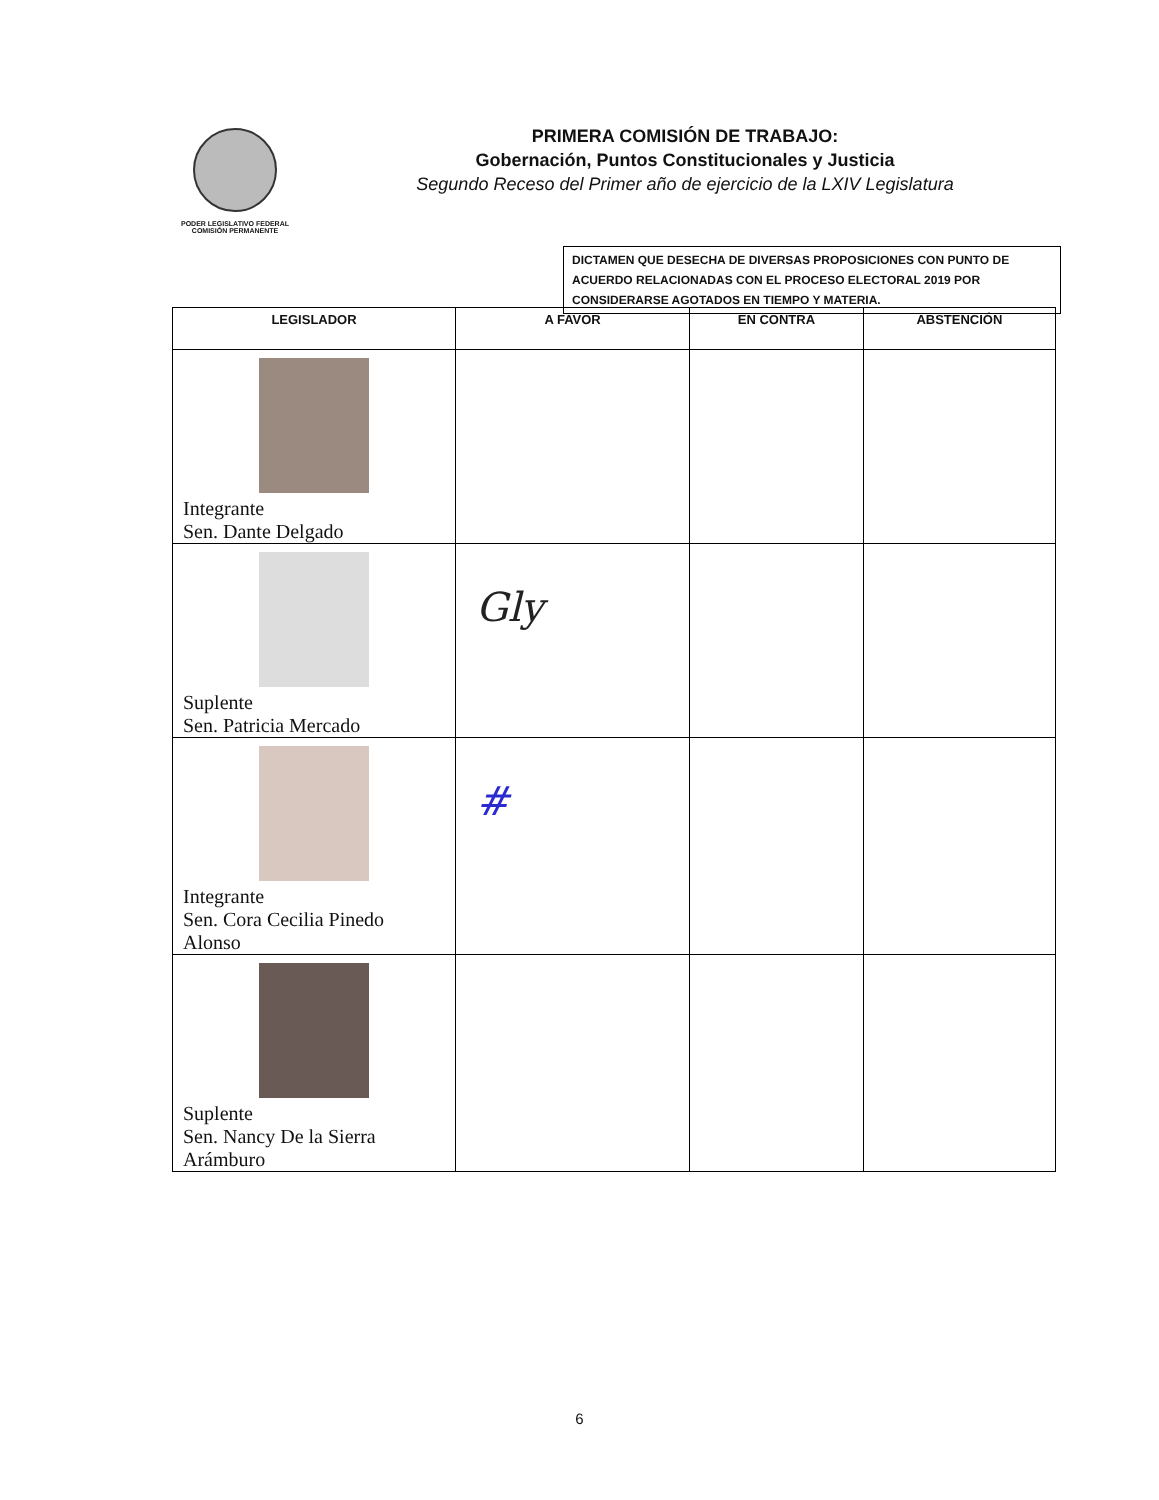PODER LEGISLATIVO FEDERAL
COMISIÓN PERMANENTE
PRIMERA COMISIÓN DE TRABAJO:
Gobernación, Puntos Constitucionales y Justicia
Segundo Receso del Primer año de ejercicio de la LXIV Legislatura
DICTAMEN QUE DESECHA DE DIVERSAS PROPOSICIONES CON PUNTO DE ACUERDO RELACIONADAS CON EL PROCESO ELECTORAL 2019 POR CONSIDERARSE AGOTADOS EN TIEMPO Y MATERIA.
| LEGISLADOR | A FAVOR | EN CONTRA | ABSTENCIÓN |
| --- | --- | --- | --- |
| Integrante Sen. Dante Delgado | | | |
| Suplente Sen. Patricia Mercado | Gly | | |
| Integrante Sen. Cora Cecilia Pinedo Alonso | # | | |
| Suplente Sen. Nancy De la Sierra Arámburo | | | |
6